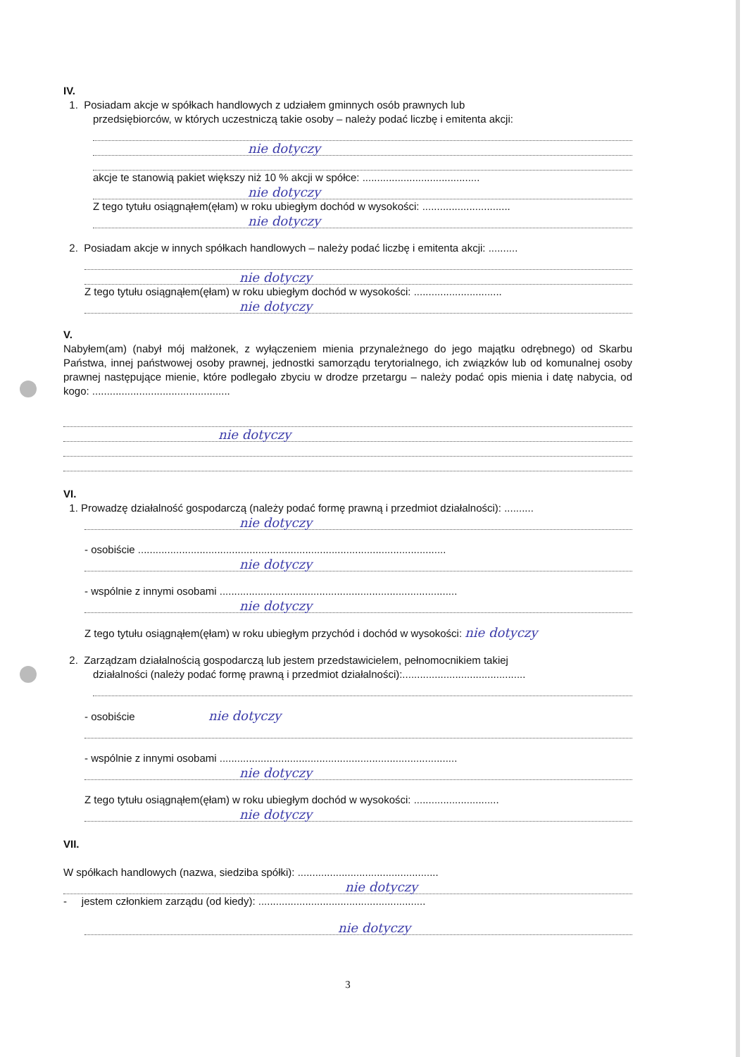IV.
1. Posiadam akcje w spółkach handlowych z udziałem gminnych osób prawnych lub
przedsiębiorców, w których uczestniczą takie osoby – należy podać liczbę i emitenta akcji:
nie dotyczy
akcje te stanowią pakiet większy niż 10 % akcji w spółce: ........................................
nie dotyczy
Z tego tytułu osiągnąłem(ęłam) w roku ubiegłym dochód w wysokości: ..............................
nie dotyczy
2. Posiadam akcje w innych spółkach handlowych – należy podać liczbę i emitenta akcji: ..........
nie dotyczy
Z tego tytułu osiągnąłem(ęłam) w roku ubiegłym dochód w wysokości: ..............................
nie dotyczy
V.
Nabyłem(am) (nabył mój małżonek, z wyłączeniem mienia przynależnego do jego majątku odrębnego) od Skarbu Państwa, innej państwowej osoby prawnej, jednostki samorządu terytorialnego, ich związków lub od komunalnej osoby prawnej następujące mienie, które podlegało zbyciu w drodze przetargu – należy podać opis mienia i datę nabycia, od kogo: ...............................................
nie dotyczy
VI.
1. Prowadzę działalność gospodarczą (należy podać formę prawną i przedmiot działalności): ..........
nie dotyczy
- osobiście .........................................................................................................
nie dotyczy
- wspólnie z innymi osobami .................................................................................
nie dotyczy
Z tego tytułu osiągnąłem(ęłam) w roku ubiegłym przychód i dochód w wysokości: nie dotyczy
2. Zarządzam działalnością gospodarczą lub jestem przedstawicielem, pełnomocnikiem takiej
działalności (należy podać formę prawną i przedmiot działalności):..........................................
- osobiście nie dotyczy
- wspólnie z innymi osobami .................................................................................
nie dotyczy
Z tego tytułu osiągnąłem(ęłam) w roku ubiegłym dochód w wysokości: .............................
nie dotyczy
VII.
W spółkach handlowych (nazwa, siedziba spółki): ................................................
nie dotyczy
- jestem członkiem zarządu (od kiedy): .........................................................
nie dotyczy
3